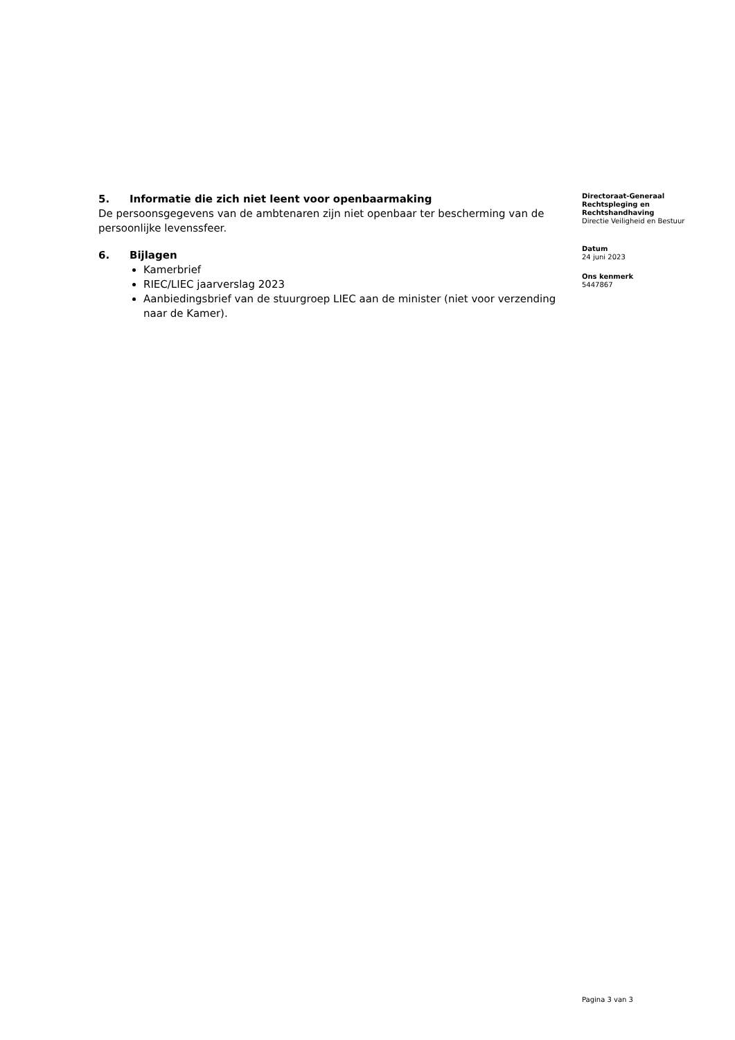5. Informatie die zich niet leent voor openbaarmaking
De persoonsgegevens van de ambtenaren zijn niet openbaar ter bescherming van de persoonlijke levenssfeer.
6. Bijlagen
Kamerbrief
RIEC/LIEC jaarverslag 2023
Aanbiedingsbrief van de stuurgroep LIEC aan de minister (niet voor verzending naar de Kamer).
Directoraat-Generaal
Rechtspleging en
Rechtshandhaving
Directie Veiligheid en Bestuur
Datum
24 juni 2023
Ons kenmerk
5447867
Pagina 3 van 3